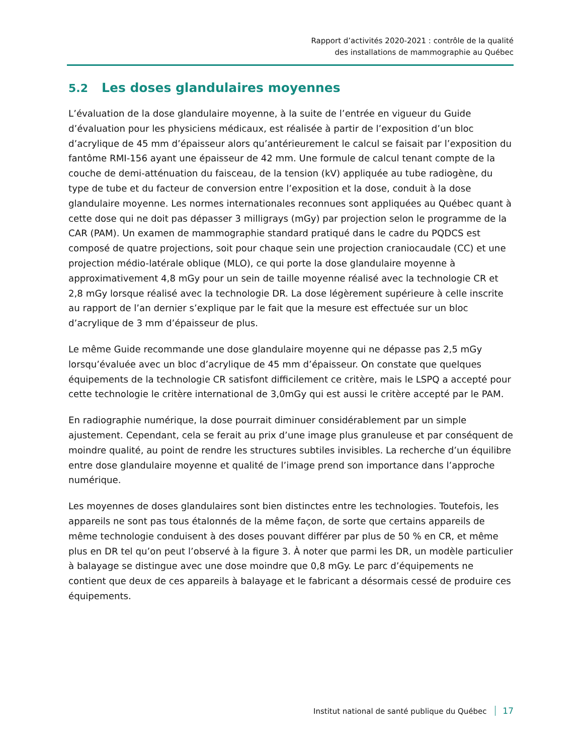Rapport d’activités 2020-2021 : contrôle de la qualité
des installations de mammographie au Québec
5.2 Les doses glandulaires moyennes
L’évaluation de la dose glandulaire moyenne, à la suite de l’entrée en vigueur du Guide d’évaluation pour les physiciens médicaux, est réalisée à partir de l’exposition d’un bloc d’acrylique de 45 mm d’épaisseur alors qu’antérieurement le calcul se faisait par l’exposition du fantôme RMI-156 ayant une épaisseur de 42 mm. Une formule de calcul tenant compte de la couche de demi-atténuation du faisceau, de la tension (kV) appliquée au tube radiogène, du type de tube et du facteur de conversion entre l’exposition et la dose, conduit à la dose glandulaire moyenne. Les normes internationales reconnues sont appliquées au Québec quant à cette dose qui ne doit pas dépasser 3 milligrays (mGy) par projection selon le programme de la CAR (PAM). Un examen de mammographie standard pratiqué dans le cadre du PQDCS est composé de quatre projections, soit pour chaque sein une projection craniocaudale (CC) et une projection médio-latérale oblique (MLO), ce qui porte la dose glandulaire moyenne à approximativement 4,8 mGy pour un sein de taille moyenne réalisé avec la technologie CR et 2,8 mGy lorsque réalisé avec la technologie DR. La dose légèrement supérieure à celle inscrite au rapport de l’an dernier s’explique par le fait que la mesure est effectuée sur un bloc d’acrylique de 3 mm d’épaisseur de plus.
Le même Guide recommande une dose glandulaire moyenne qui ne dépasse pas 2,5 mGy lorsqu’évaluée avec un bloc d’acrylique de 45 mm d’épaisseur. On constate que quelques équipements de la technologie CR satisfont difficilement ce critère, mais le LSPQ a accepté pour cette technologie le critère international de 3,0mGy qui est aussi le critère accepté par le PAM.
En radiographie numérique, la dose pourrait diminuer considérablement par un simple ajustement. Cependant, cela se ferait au prix d’une image plus granuleuse et par conséquent de moindre qualité, au point de rendre les structures subtiles invisibles. La recherche d’un équilibre entre dose glandulaire moyenne et qualité de l’image prend son importance dans l’approche numérique.
Les moyennes de doses glandulaires sont bien distinctes entre les technologies. Toutefois, les appareils ne sont pas tous étalonnés de la même façon, de sorte que certains appareils de même technologie conduisent à des doses pouvant différer par plus de 50 % en CR, et même plus en DR tel qu’on peut l’observé à la figure 3. À noter que parmi les DR, un modèle particulier à balayage se distingue avec une dose moindre que 0,8 mGy. Le parc d’équipements ne contient que deux de ces appareils à balayage et le fabricant a désormais cessé de produire ces équipements.
Institut national de santé publique du Québec 17